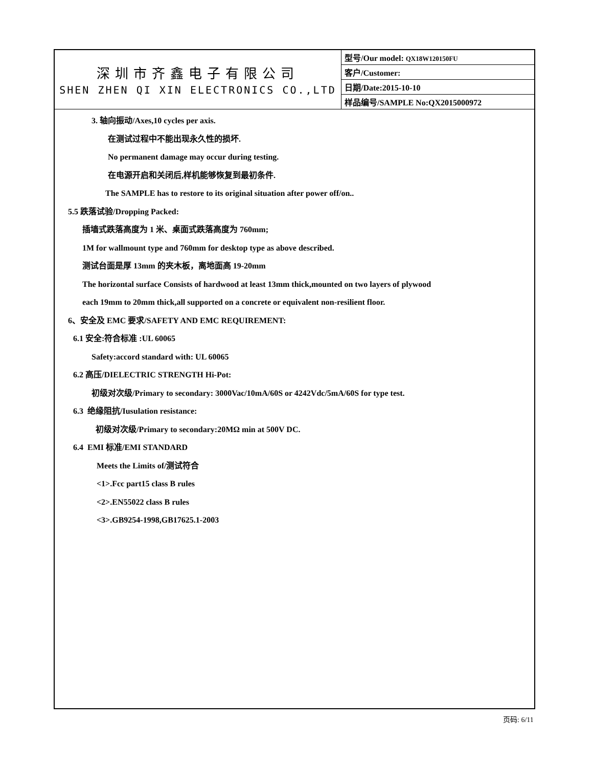| 深圳市齐鑫电子有限公司 SHEN ZHEN QI XIN ELECTRONICS CO.,LTD | 型号/Our model: QX18W120150FU |
| | 客户/Customer: |
| | 日期/Date:2015-10-10 |
| | 样品编号/SAMPLE No:QX2015000972 |
3. 轴向振动/Axes,10 cycles per axis.
在测试过程中不能出现永久性的损坏.
No permanent damage may occur during testing.
在电源开启和关闭后,样机能够恢复到最初条件.
The SAMPLE has to restore to its original situation after power off/on..
5.5 跌落试验/Dropping Packed:
插墙式跌落高度为 1 米、桌面式跌落高度为 760mm;
1M for wallmount type and 760mm for desktop type as above described.
测试台面是厚 13mm 的夹木板，离地面高 19-20mm
The horizontal surface Consists of hardwood at least 13mm thick,mounted on two layers of plywood
each 19mm to 20mm thick,all supported on a concrete or equivalent non-resilient floor.
6、安全及 EMC 要求/SAFETY AND EMC REQUIREMENT:
6.1 安全:符合标准 :UL 60065
Safety:accord standard with: UL 60065
6.2 高压/DIELECTRIC STRENGTH Hi-Pot:
初级对次级/Primary to secondary: 3000Vac/10mA/60S or 4242Vdc/5mA/60S for type test.
6.3 绝缘阻抗/Iusulation resistance:
初级对次级/Primary to secondary:20MΩ min at 500V DC.
6.4 EMI 标准/EMI STANDARD
Meets the Limits of/测试符合
<1>.Fcc part15 class B rules
<2>.EN55022 class B rules
<3>.GB9254-1998,GB17625.1-2003
页码: 6/11